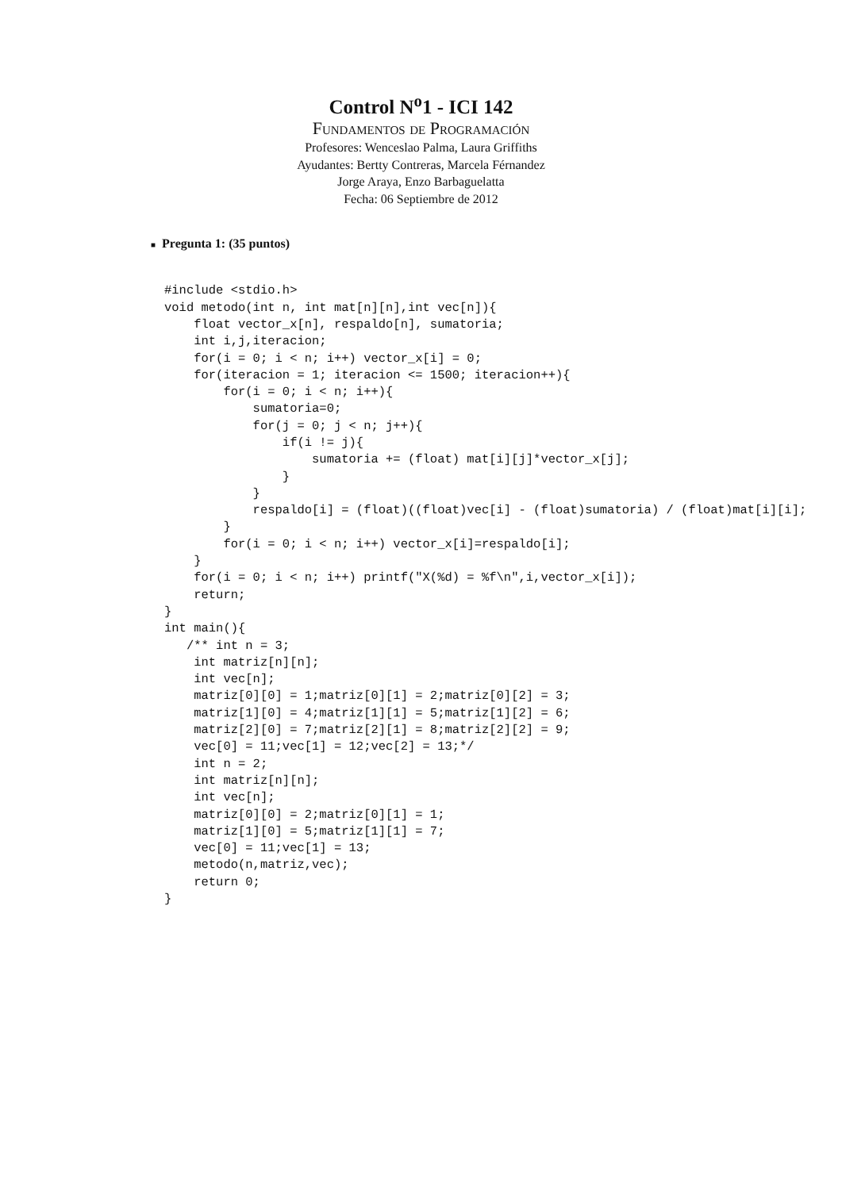Control N<sup>o</sup>1 - ICI 142
Fundamentos de Programación
Profesores: Wenceslao Palma, Laura Griffiths
Ayudantes: Bertty Contreras, Marcela Férnandez
Jorge Araya, Enzo Barbaguelatta
Fecha: 06 Septiembre de 2012
■ Pregunta 1: (35 puntos)
#include <stdio.h>
void metodo(int n, int mat[n][n],int vec[n]){
    float vector_x[n], respaldo[n], sumatoria;
    int i,j,iteracion;
    for(i = 0; i < n; i++) vector_x[i] = 0;
    for(iteracion = 1; iteracion <= 1500; iteracion++){
        for(i = 0; i < n; i++){
            sumatoria=0;
            for(j = 0; j < n; j++){
                if(i != j){
                    sumatoria += (float) mat[i][j]*vector_x[j];
                }
            }
            respaldo[i] = (float)((float)vec[i] - (float)sumatoria) / (float)mat[i][i];
        }
        for(i = 0; i < n; i++) vector_x[i]=respaldo[i];
    }
    for(i = 0; i < n; i++) printf("X(%d) = %f\n",i,vector_x[i]);
    return;
}
int main(){
   /** int n = 3;
    int matriz[n][n];
    int vec[n];
    matriz[0][0] = 1;matriz[0][1] = 2;matriz[0][2] = 3;
    matriz[1][0] = 4;matriz[1][1] = 5;matriz[1][2] = 6;
    matriz[2][0] = 7;matriz[2][1] = 8;matriz[2][2] = 9;
    vec[0] = 11;vec[1] = 12;vec[2] = 13;*/
    int n = 2;
    int matriz[n][n];
    int vec[n];
    matriz[0][0] = 2;matriz[0][1] = 1;
    matriz[1][0] = 5;matriz[1][1] = 7;
    vec[0] = 11;vec[1] = 13;
    metodo(n,matriz,vec);
    return 0;
}